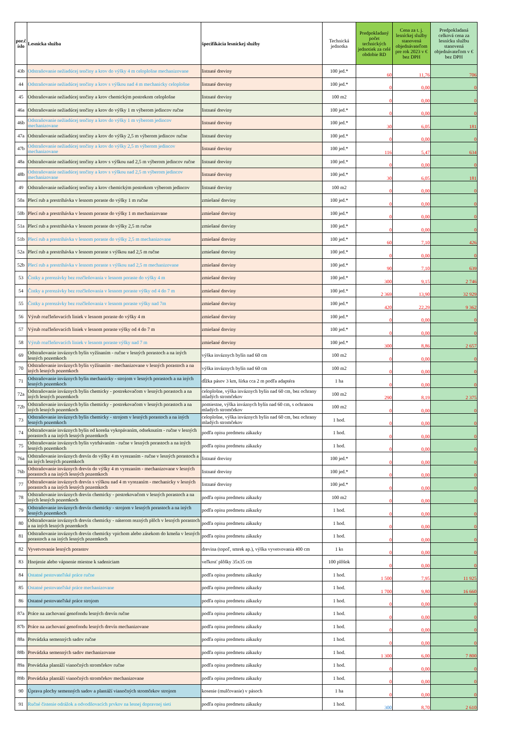| por.č íslo | Lesnícka služba | špecifikácia lesníckej služby | Technická jednotka | Predpokladaný počet technických jednotiek za celé obdobie RD | Cena za t. j. lesníckej služby stanovená objednávateľom pre rok 2023 v € bez DPH | Predpokladaná celková cena za lesnícku službu stanovená objednávateľom v € bez DPH |
| --- | --- | --- | --- | --- | --- | --- |
| 43b | Odstraňovanie nežiadúcej tenčiny a krov do výšky 4 m celoplošne mechanizovane | listnaté dreviny | 100 jed.* | 60 | 11,76 | 706 |
| 44 | Odstraňovanie nežiadúcej tenčiny a krov s výškou nad 4 m mechanicky celoplošne | listnaté dreviny | 100 jed.* | 0 | 0,00 | 0 |
| 45 | Odstraňovanie nežiadúcej tenčiny a krov chemickým postrekom celoplošne | listnaté dreviny | 100 m2 | 0 | 0,00 | 0 |
| 46a | Odstraňovanie nežiadúcej tenčiny a krov do výšky 1 m výberom jedincov ručne | listnaté dreviny | 100 jed.* | 0 | 0,00 | 0 |
| 46b | Odstraňovanie nežiadúcej tenčiny a krov do výšky 1 m výberom jedincov mechanizovane | listnaté dreviny | 100 jed.* | 30 | 6,05 | 181 |
| 47a | Odstraňovanie nežiadúcej tenčiny a krov do výšky 2,5 m výberom jedincov ručne | listnaté dreviny | 100 jed.* | 0 | 0,00 | 0 |
| 47b | Odstraňovanie nežiadúcej tenčiny a krov do výšky 2,5 m výberom jedincov mechanizovane | listnaté dreviny | 100 jed.* | 116 | 5,47 | 634 |
| 48a | Odstraňovanie nežiadúcej tenčiny a krov s výškou nad 2,5 m výberom jedincov ručne | listnaté dreviny | 100 jed.* | 0 | 0,00 | 0 |
| 48b | Odstraňovanie nežiadúcej tenčiny a krov s výškou nad 2,5 m výberom jedincov mechanizovane | listnaté dreviny | 100 jed.* | 30 | 6,05 | 181 |
| 49 | Odstraňovanie nežiadúcej tenčiny a krov chemickým postrekom výberom jedincov | listnaté dreviny | 100 m2 | 0 | 0,00 | 0 |
| 50a | Plecí rub a prestrihávka v lesnom poraste do výšky 1 m ručne | zmiešané dreviny | 100 jed.* | 0 | 0,00 | 0 |
| 50b | Plecí rub a prestrihávka v lesnom poraste do výšky 1 m mechanizovane | zmiešané dreviny | 100 jed.* | 0 | 0,00 | 0 |
| 51a | Plecí rub a prestrihávka v lesnom poraste do výšky 2,5 m ručne | zmiešané dreviny | 100 jed.* | 0 | 0,00 | 0 |
| 51b | Plecí rub a prestrihávka v lesnom poraste do výšky 2,5 m mechanizovane | zmiešané dreviny | 100 jed.* | 60 | 7,10 | 426 |
| 52a | Plecí rub a prestrihávka v lesnom poraste s výškou nad 2,5 m ručne | zmiešané dreviny | 100 jed.* | 0 | 0,00 | 0 |
| 52b | Plecí rub a prestrihávka v lesnom poraste s výškou nad 2,5 m mechanizovane | zmiešané dreviny | 100 jed.* | 90 | 7,10 | 639 |
| 53 | Čistky a prerezávky bez rozčleňovania v lesnom poraste do výšky 4 m | zmiešané dreviny | 100 jed.* | 300 | 9,15 | 2 746 |
| 54 | Čistky a prerezávky bez rozčleňovania v lesnom poraste výšky od 4 do 7 m | zmiešané dreviny | 100 jed.* | 2 369 | 13,90 | 32 929 |
| 55 | Čistky a prerezávky bez rozčleňovania v lesnom poraste výšky nad 7m | zmiešané dreviny | 100 jed.* | 420 | 22,29 | 9 362 |
| 56 | Výrub rozčleňovacích liniek v lesnom poraste do výšky 4 m | zmiešané dreviny | 100 jed.* | 0 | 0,00 | 0 |
| 57 | Výrub rozčleňovacích liniek v lesnom poraste výšky od 4 do 7 m | zmiešané dreviny | 100 jed.* | 0 | 0,00 | 0 |
| 58 | Výrub rozčleňovacích liniek v lesnom poraste výšky nad 7 m | zmiešané dreviny | 100 jed.* | 300 | 8,86 | 2 657 |
| 69 | Odstraňovanie inváznych bylín vyžínaním - ručne v lesných porastoch a na iných lesných pozemkoch | výška inváznych bylín nad 60 cm | 100 m2 | 0 | 0,00 | 0 |
| 70 | Odstraňovanie inváznych bylín vyžínaním - mechanizovane v lesných porastoch a na iných lesných pozemkoch | výška inváznych bylín nad 60 cm | 100 m2 | 0 | 0,00 | 0 |
| 71 | Odstraňovanie inváznych bylín mechanicky - strojom v lesných porastoch a na iných lesných pozemkoch | dĺžka pásov 3 km, šírka cca 2 m podľa adaptéra | 1 ha | 0 | 0,00 | 0 |
| 72a | Odstraňovanie inváznych bylín chemicky - postrekovačom v lesných porastoch a na iných lesných pozemkoch | celoplošne, výška inváznych bylín nad 60 cm, bez ochrany mladých stromčekov | 100 m2 | 290 | 8,19 | 2 375 |
| 72b | Odstraňovanie inváznych bylín chemicky - postrekovačom v lesných porastoch a na iných lesných pozemkoch | pomiestne, výška inváznych bylín nad 60 cm, s ochranou mladých stromčekov | 100 m2 | 0 | 0,00 | 0 |
| 73 | Odstraňovanie inváznych bylín chemicky - strojom v lesných porastoch a na iných lesných pozemkoch | celoplošne, výška inváznych bylín nad 60 cm, bez ochrany mladých stromčekov | 1 hod. | 0 | 0,00 | 0 |
| 74 | Odstraňovanie inváznych bylín od koreňa vykopávaním, odseknutím - ručne v lesných porastoch a na iných lesných pozemkoch | podľa opisu predmetu zákazky | 1 hod. | 0 | 0,00 | 0 |
| 75 | Odstraňovanie inváznych bylín vytrhávaním - ručne v lesných porastoch a na iných lesných pozemkoch | podľa opisu predmetu zákazky | 1 hod. | 0 | 0,00 | 0 |
| 76a | Odstraňovanie inváznych drevín do výšky 4 m vyrezaním - ručne v lesných porastoch a na iných lesných pozemkoch | listnaté dreviny | 100 jed.* | 0 | 0,00 | 0 |
| 76b | Odstraňovanie inváznych drevín do výšky 4 m vyrezaním - mechanizovane v lesných porastoch a na iných lesných pozemkoch | listnaté dreviny | 100 jed.* | 0 | 0,00 | 0 |
| 77 | Odstraňovanie inváznych drevín s výškou nad 4 m vyrezaním - mechanicky v lesných porastoch a na iných lesných pozemkoch | listnaté dreviny | 100 jed.* | 0 | 0,00 | 0 |
| 78 | Odstraňovanie inváznych drevín chemicky - postrekovačom v lesných porastoch a na iných lesných pozemkoch | podľa opisu predmetu zákazky | 100 m2 | 0 | 0,00 | 0 |
| 79 | Odstraňovanie inváznych drevín chemicky - strojom v lesných porastoch a na iných lesných pozemkoch | podľa opisu predmetu zákazky | 1 hod. | 0 | 0,00 | 0 |
| 80 | Odstraňovanie inváznych drevín chemicky - náterom rezných plôch v lesných porastoch a na iných lesných pozemkoch | podľa opisu predmetu zákazky | 1 hod. | 0 | 0,00 | 0 |
| 81 | Odstraňovanie inváznych drevín chemicky vpichom alebo zásekom do kmeňa v lesných porastoch a na iných lesných pozemkoch | podľa opisu predmetu zákazky | 1 hod. | 0 | 0,00 | 0 |
| 82 | Vyvetvovanie lesných porastov | drevina (topoľ, smrek ap.), výška vyvetvovania 400 cm | 1 ks | 0 | 0,00 | 0 |
| 83 | Hnojenie alebo vápnenie miestne k sadeniciam | veľkosť plôšky 35x35 cm | 100 plôšok | 0 | 0,00 | 0 |
| 84 | Ostatné pestovateľské práce ručne | podľa opisu predmetu zákazky | 1 hod. | 1 500 | 7,95 | 11 925 |
| 85 | Ostatné pestovateľské práce mechanizovane | podľa opisu predmetu zákazky | 1 hod. | 1 700 | 9,80 | 16 660 |
| 86 | Ostatné pestovateľské práce strojom | podľa opisu predmetu zákazky | 1 hod. | 0 | 0,00 | 0 |
| 87a | Práce na zachovaní genofondu lesných drevín ručne | podľa opisu predmetu zákazky | 1 hod. | 0 | 0,00 | 0 |
| 87b | Práce na zachovaní genofondu lesných drevín mechanizovane | podľa opisu predmetu zákazky | 1 hod. | 0 | 0,00 | 0 |
| 88a | Prevádzka semenných sadov ručne | podľa opisu predmetu zákazky | 1 hod. | 0 | 0,00 | 0 |
| 88b | Prevádzka semenných sadov mechanizovane | podľa opisu predmetu zákazky | 1 hod. | 1 300 | 6,00 | 7 800 |
| 89a | Prevádzka plantáží vianočných stromčekov ručne | podľa opisu predmetu zákazky | 1 hod. | 0 | 0,00 | 0 |
| 89b | Prevádzka plantáží vianočných stromčekov mechanizovane | podľa opisu predmetu zákazky | 1 hod. | 0 | 0,00 | 0 |
| 90 | Úprava plochy semenných sadov a plantáží vianočných stromčekov strojom | kosenie (mulčovanie) v pásoch | 1 ha | 0 | 0,00 | 0 |
| 91 | Ručné čistenie odrážok a odvodňovacích prvkov na lesnej dopravnej sieti | podľa opisu predmetu zákazky | 1 hod. | 300 | 8,70 | 2 610 |